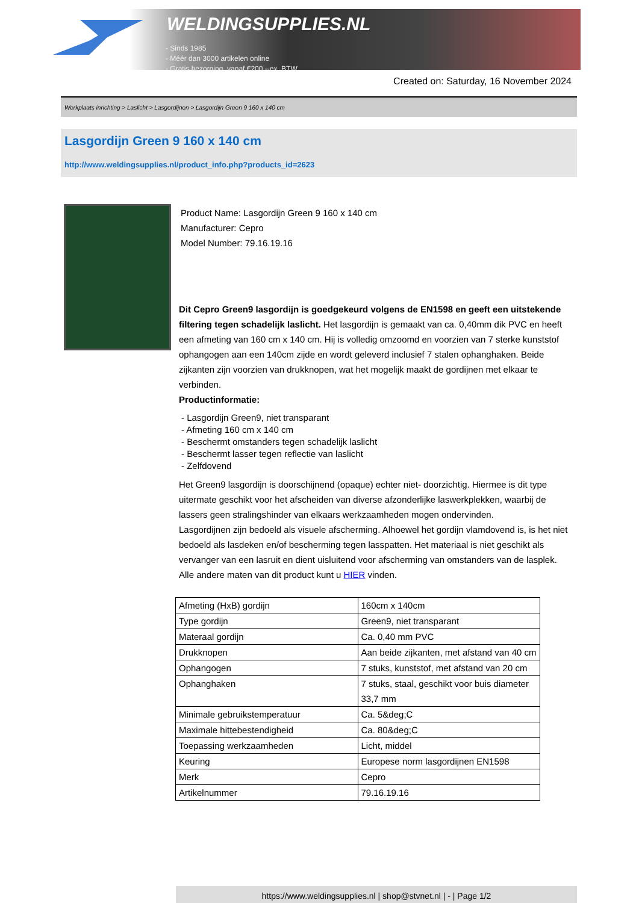WELDINGSUPPLIES.NL
- Sinds 1985
- Méér dan 3000 artikelen online
- Gratis bezorging, vanaf €200,--ex. BTW
Created on: Saturday, 16 November 2024
Werkplaats inrichting > Laslicht > Lasgordijnen > Lasgordijn Green 9 160 x 140 cm
Lasgordijn Green 9 160 x 140 cm
http://www.weldingsupplies.nl/product_info.php?products_id=2623
Product Name: Lasgordijn Green 9 160 x 140 cm
Manufacturer: Cepro
Model Number: 79.16.19.16
Dit Cepro Green9 lasgordijn is goedgekeurd volgens de EN1598 en geeft een uitstekende filtering tegen schadelijk laslicht. Het lasgordijn is gemaakt van ca. 0,40mm dik PVC en heeft een afmeting van 160 cm x 140 cm. Hij is volledig omzoomd en voorzien van 7 sterke kunststof ophangogen aan een 140cm zijde en wordt geleverd inclusief 7 stalen ophanghaken. Beide zijkanten zijn voorzien van drukknopen, wat het mogelijk maakt de gordijnen met elkaar te verbinden.
Productinformatie:
- Lasgordijn Green9, niet transparant
- Afmeting 160 cm x 140 cm
- Beschermt omstanders tegen schadelijk laslicht
- Beschermt lasser tegen reflectie van laslicht
- Zelfdovend
Het Green9 lasgordijn is doorschijnend (opaque) echter niet- doorzichtig. Hiermee is dit type uitermate geschikt voor het afscheiden van diverse afzonderlijke laswerkplekken, waarbij de lassers geen stralingshinder van elkaars werkzaamheden mogen ondervinden.
Lasgordijnen zijn bedoeld als visuele afscherming. Alhoewel het gordijn vlamdovend is, is het niet bedoeld als lasdeken en/of bescherming tegen lasspatten. Het materiaal is niet geschikt als vervanger van een lasruit en dient uisluitend voor afscherming van omstanders van de lasplek.
Alle andere maten van dit product kunt u HIER vinden.
| Afmeting (HxB) gordijn | 160cm x 140cm |
| Type gordijn | Green9, niet transparant |
| Materaal gordijn | Ca. 0,40 mm PVC |
| Drukknopen | Aan beide zijkanten, met afstand van 40 cm |
| Ophangogen | 7 stuks, kunststof, met afstand van 20 cm |
| Ophanghaken | 7 stuks, staal, geschikt voor buis diameter 33,7 mm |
| Minimale gebruikstemperatuur | Ca. 5&deg;C |
| Maximale hittebestendigheid | Ca. 80&deg;C |
| Toepassing werkzaamheden | Licht, middel |
| Keuring | Europese norm lasgordijnen EN1598 |
| Merk | Cepro |
| Artikelnummer | 79.16.19.16 |
https://www.weldingsupplies.nl | shop@stvnet.nl | - | Page 1/2